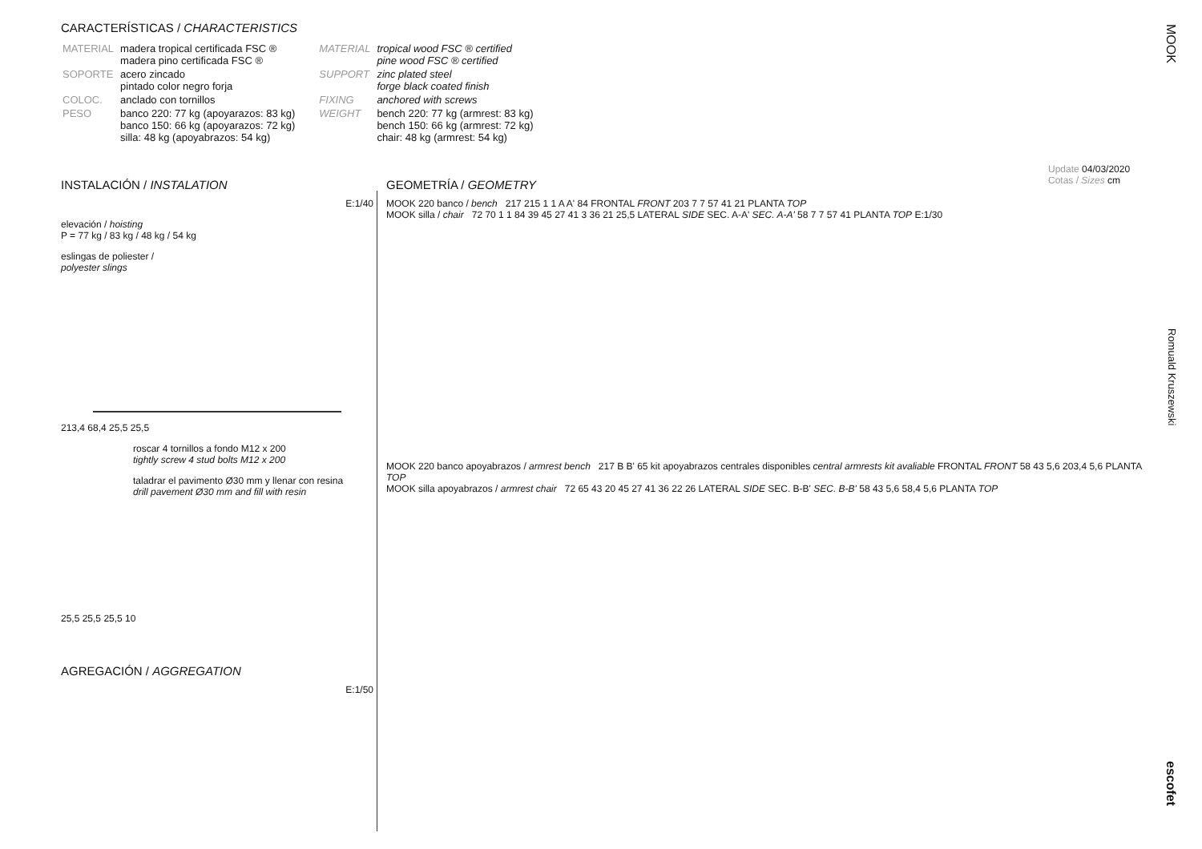CARACTERÍSTICAS / CHARACTERISTICS
| MATERIAL | madera tropical certificada FSC ® madera pino certificada FSC ® |
| SOPORTE | acero zincado pintado color negro forja |
| COLOC. | anclado con tornillos |
| PESO | banco 220: 77 kg (apoyarazos: 83 kg) banco 150: 66 kg (apoyarazos: 72 kg) silla: 48 kg (apoyabrazos: 54 kg) |
| MATERIAL | tropical wood FSC ® certified pine wood FSC ® certified |
| SUPPORT | zinc plated steel forge black coated finish |
| FIXING | anchored with screws |
| WEIGHT | bench 220: 77 kg (armrest: 83 kg) bench 150: 66 kg (armrest: 72 kg) chair: 48 kg (armrest: 54 kg) |
Update 04/03/2020
Cotas / Sizes cm
INSTALACIÓN / INSTALATION
E:1/40
elevación / hoisting
P = 77 kg / 83 kg / 48 kg / 54 kg
eslingas de poliester /
polyester slings
213,4 68,4 25,5 25,5
roscar 4 tornillos a fondo M12 x 200
tightly screw 4 stud bolts M12 x 200
taladrar el pavimento Ø30 mm y llenar con resina
drill pavement Ø30 mm and fill with resin
25,5 25,5 25,5 10
AGREGACIÓN / AGGREGATION
E:1/50
GEOMETRÍA / GEOMETRY
MOOK 220 banco / bench 217 215 1 1 A A' 84 FRONTAL FRONT 203 7 7 57 41 21 PLANTA TOP
MOOK silla / chair 72 70 1 1 84 39 45 27 41 3 36 21 25,5 LATERAL SIDE SEC. A-A' SEC. A-A' 58 7 7 57 41 PLANTA TOP E:1/30
MOOK 220 banco apoyabrazos / armrest bench 217 B B' 65 kit apoyabrazos centrales disponibles central armrests kit avaliable FRONTAL FRONT 58 43 5,6 203,4 5,6 PLANTA TOP
MOOK silla apoyabrazos / armrest chair 72 65 43 20 45 27 41 36 22 26 LATERAL SIDE SEC. B-B' SEC. B-B' 58 43 5,6 58,4 5,6 PLANTA TOP
MOOK
Romuald Kruszewski
escofet